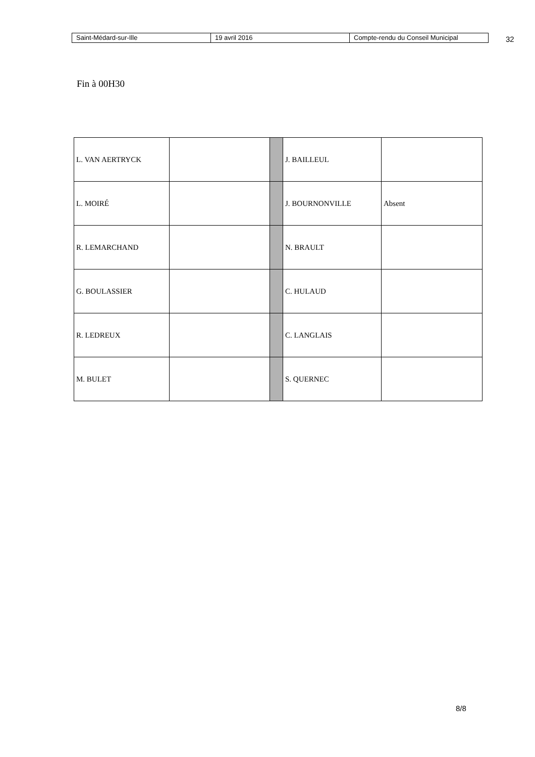| Saint-Médard-sur-Ille | 19 avril 2016 | Compte-rendu du Conseil Municipal |
32
Fin à 00H30
| L. VAN AERTRYCK | | | J. BAILLEUL | |
| L. MOIRÉ | | | J. BOURNONVILLE | Absent |
| R. LEMARCHAND | | | N. BRAULT | |
| G. BOULASSIER | | | C. HULAUD | |
| R. LEDREUX | | | C. LANGLAIS | |
| M. BULET | | | S. QUERNEC | |
8/8